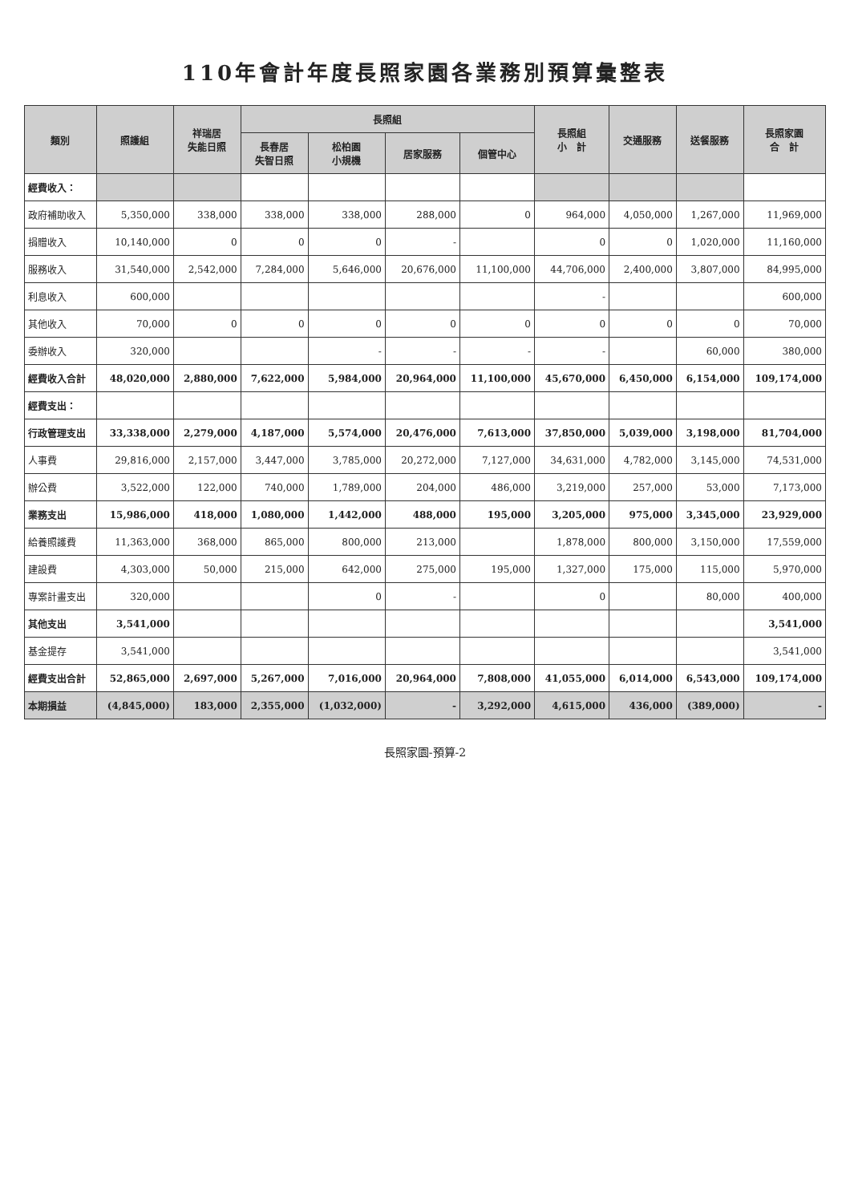110年會計年度長照家園各業務別預算彙整表
| 類別 | 照護組 | 祥瑞居 失能日照 | 長照組 | | | | 長照組 小 計 | 交通服務 | 送餐服務 | 長照家園 合 計 |
| --- | --- | --- | --- | --- | --- | --- | --- | --- | --- | --- |
| | | | 長春居 失智日照 | 松柏園 小規機 | 居家服務 | 個管中心 | | | | |
| 經費收入： | | | | | | | | | | |
| 政府補助收入 | 5,350,000 | 338,000 | 338,000 | 338,000 | 288,000 | 0 | 964,000 | 4,050,000 | 1,267,000 | 11,969,000 |
| 捐贈收入 | 10,140,000 | 0 | 0 | 0 | - | | 0 | 0 | 1,020,000 | 11,160,000 |
| 服務收入 | 31,540,000 | 2,542,000 | 7,284,000 | 5,646,000 | 20,676,000 | 11,100,000 | 44,706,000 | 2,400,000 | 3,807,000 | 84,995,000 |
| 利息收入 | 600,000 | | | | | | - | | | 600,000 |
| 其他收入 | 70,000 | 0 | 0 | 0 | 0 | 0 | 0 | 0 | 0 | 70,000 |
| 委辦收入 | 320,000 | | | - | - | - | - | | 60,000 | 380,000 |
| 經費收入合計 | 48,020,000 | 2,880,000 | 7,622,000 | 5,984,000 | 20,964,000 | 11,100,000 | 45,670,000 | 6,450,000 | 6,154,000 | 109,174,000 |
| 經費支出： | | | | | | | | | | |
| 行政管理支出 | 33,338,000 | 2,279,000 | 4,187,000 | 5,574,000 | 20,476,000 | 7,613,000 | 37,850,000 | 5,039,000 | 3,198,000 | 81,704,000 |
| 人事費 | 29,816,000 | 2,157,000 | 3,447,000 | 3,785,000 | 20,272,000 | 7,127,000 | 34,631,000 | 4,782,000 | 3,145,000 | 74,531,000 |
| 辦公費 | 3,522,000 | 122,000 | 740,000 | 1,789,000 | 204,000 | 486,000 | 3,219,000 | 257,000 | 53,000 | 7,173,000 |
| 業務支出 | 15,986,000 | 418,000 | 1,080,000 | 1,442,000 | 488,000 | 195,000 | 3,205,000 | 975,000 | 3,345,000 | 23,929,000 |
| 給養照護費 | 11,363,000 | 368,000 | 865,000 | 800,000 | 213,000 | | 1,878,000 | 800,000 | 3,150,000 | 17,559,000 |
| 建設費 | 4,303,000 | 50,000 | 215,000 | 642,000 | 275,000 | 195,000 | 1,327,000 | 175,000 | 115,000 | 5,970,000 |
| 專案計畫支出 | 320,000 | | | 0 | - | | 0 | | 80,000 | 400,000 |
| 其他支出 | 3,541,000 | | | | | | | | | 3,541,000 |
| 基金提存 | 3,541,000 | | | | | | | | | 3,541,000 |
| 經費支出合計 | 52,865,000 | 2,697,000 | 5,267,000 | 7,016,000 | 20,964,000 | 7,808,000 | 41,055,000 | 6,014,000 | 6,543,000 | 109,174,000 |
| 本期損益 | (4,845,000) | 183,000 | 2,355,000 | (1,032,000) | - | 3,292,000 | 4,615,000 | 436,000 | (389,000) | - |
長照家園-預算-2